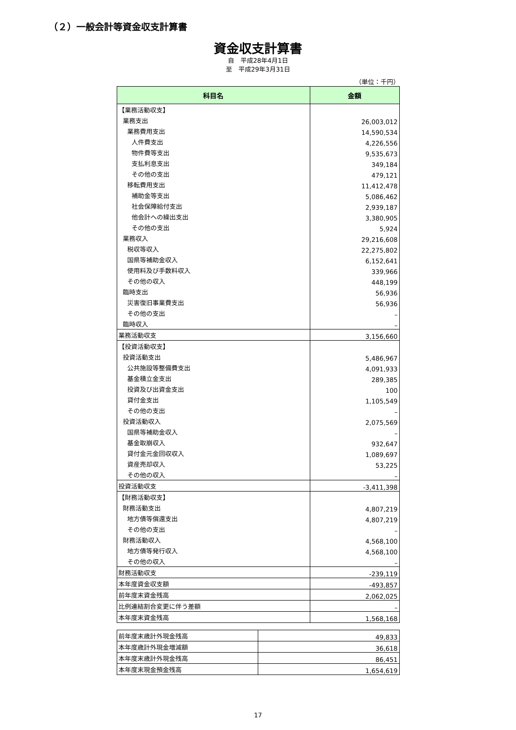（２）一般会計等資金収支計算書
資金収支計算書
自　平成28年4月1日
至　平成29年3月31日
（単位：千円）
| 科目名 | 金額 |
| --- | --- |
| 【業務活動収支】 | |
| 業務支出 | 26,003,012 |
| 業務費用支出 | 14,590,534 |
| 人件費支出 | 4,226,556 |
| 物件費等支出 | 9,535,673 |
| 支払利息支出 | 349,184 |
| その他の支出 | 479,121 |
| 移転費用支出 | 11,412,478 |
| 補助金等支出 | 5,086,462 |
| 社会保障給付支出 | 2,939,187 |
| 他会計への繰出支出 | 3,380,905 |
| その他の支出 | 5,924 |
| 業務収入 | 29,216,608 |
| 税収等収入 | 22,275,802 |
| 国県等補助金収入 | 6,152,641 |
| 使用料及び手数料収入 | 339,966 |
| その他の収入 | 448,199 |
| 臨時支出 | 56,936 |
| 災害復旧事業費支出 | 56,936 |
| その他の支出 | – |
| 臨時収入 | – |
| 業務活動収支 | 3,156,660 |
| 【投資活動収支】 | |
| 投資活動支出 | 5,486,967 |
| 公共施設等整備費支出 | 4,091,933 |
| 基金積立金支出 | 289,385 |
| 投資及び出資金支出 | 100 |
| 貸付金支出 | 1,105,549 |
| その他の支出 | – |
| 投資活動収入 | 2,075,569 |
| 国県等補助金収入 | – |
| 基金取崩収入 | 932,647 |
| 貸付金元金回収収入 | 1,089,697 |
| 資産売却収入 | 53,225 |
| その他の収入 | – |
| 投資活動収支 | -3,411,398 |
| 【財務活動収支】 | |
| 財務活動支出 | 4,807,219 |
| 地方債等償還支出 | 4,807,219 |
| その他の支出 | – |
| 財務活動収入 | 4,568,100 |
| 地方債等発行収入 | 4,568,100 |
| その他の収入 | – |
| 財務活動収支 | -239,119 |
| 本年度資金収支額 | -493,857 |
| 前年度末資金残高 | 2,062,025 |
| 比例連結割合変更に伴う差額 | – |
| 本年度末資金残高 | 1,568,168 |
| 前年度末歳計外現金残高 | 49,833 |
| 本年度歳計外現金増減額 | 36,618 |
| 本年度末歳計外現金残高 | 86,451 |
| 本年度末現金預金残高 | 1,654,619 |
17